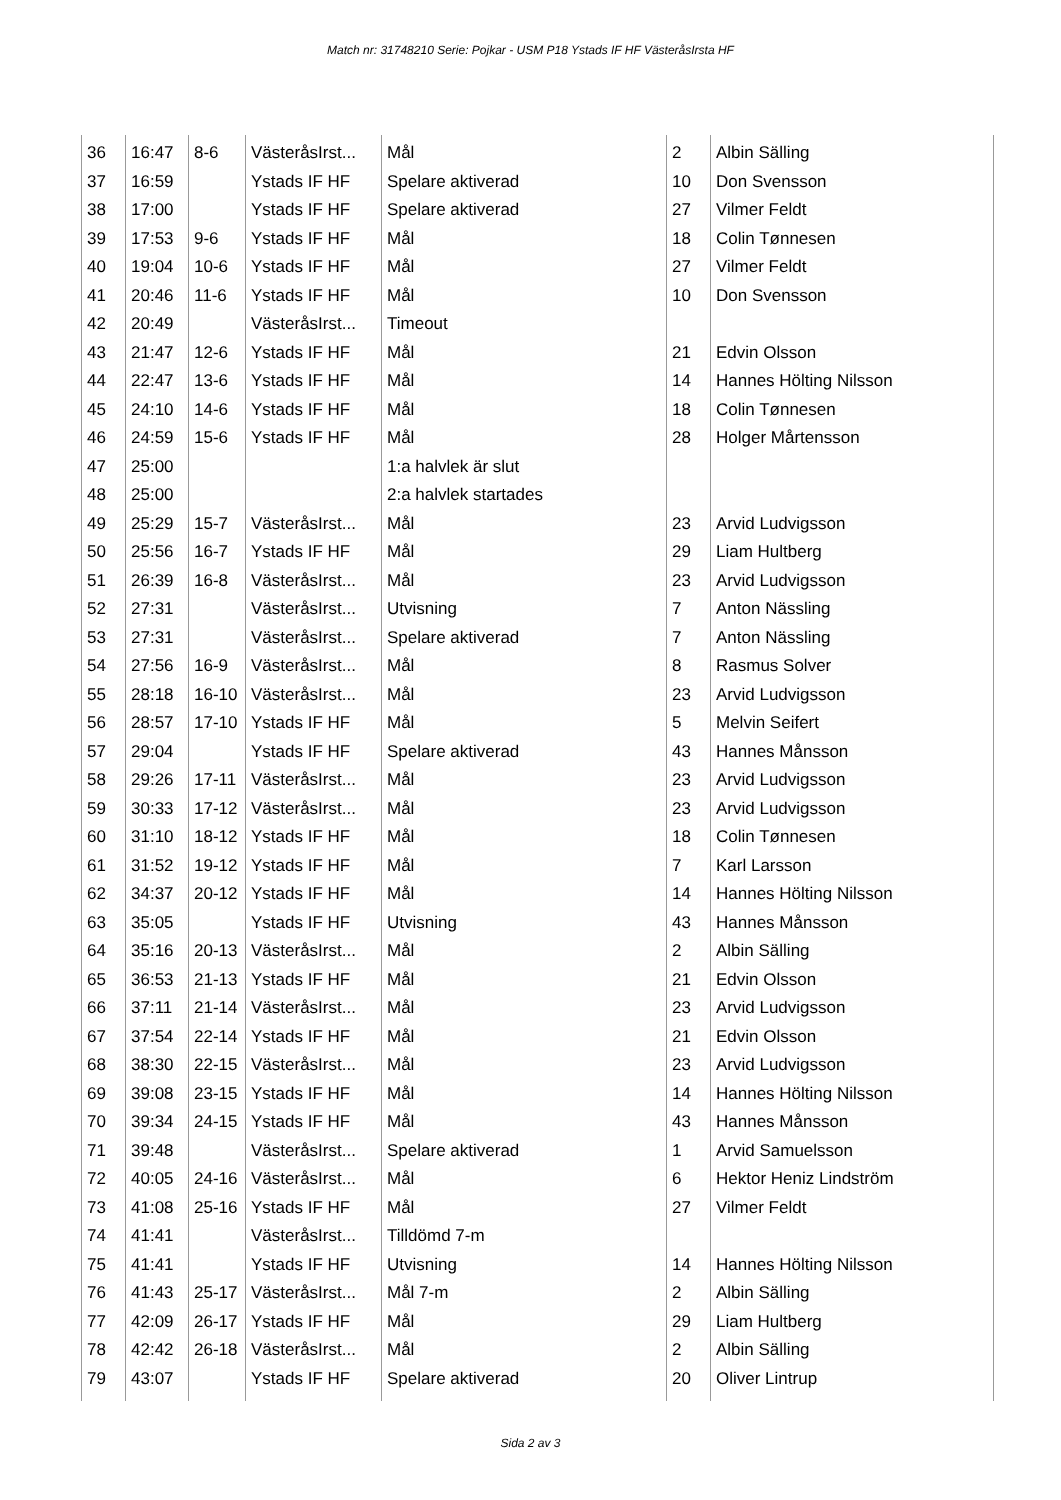Match nr: 31748210 Serie: Pojkar - USM P18 Ystads IF HF VästeråsIrsta HF
| 36 | 16:47 | 8-6 | VästeråsIrst... | Mål | 2 | Albin Sälling |
| 37 | 16:59 | | Ystads IF HF | Spelare aktiverad | 10 | Don Svensson |
| 38 | 17:00 | | Ystads IF HF | Spelare aktiverad | 27 | Vilmer Feldt |
| 39 | 17:53 | 9-6 | Ystads IF HF | Mål | 18 | Colin Tønnesen |
| 40 | 19:04 | 10-6 | Ystads IF HF | Mål | 27 | Vilmer Feldt |
| 41 | 20:46 | 11-6 | Ystads IF HF | Mål | 10 | Don Svensson |
| 42 | 20:49 | | VästeråsIrst... | Timeout | | |
| 43 | 21:47 | 12-6 | Ystads IF HF | Mål | 21 | Edvin Olsson |
| 44 | 22:47 | 13-6 | Ystads IF HF | Mål | 14 | Hannes Hölting Nilsson |
| 45 | 24:10 | 14-6 | Ystads IF HF | Mål | 18 | Colin Tønnesen |
| 46 | 24:59 | 15-6 | Ystads IF HF | Mål | 28 | Holger Mårtensson |
| 47 | 25:00 | | | 1:a halvlek är slut | | |
| 48 | 25:00 | | | 2:a halvlek startades | | |
| 49 | 25:29 | 15-7 | VästeråsIrst... | Mål | 23 | Arvid Ludvigsson |
| 50 | 25:56 | 16-7 | Ystads IF HF | Mål | 29 | Liam Hultberg |
| 51 | 26:39 | 16-8 | VästeråsIrst... | Mål | 23 | Arvid Ludvigsson |
| 52 | 27:31 | | VästeråsIrst... | Utvisning | 7 | Anton Nässling |
| 53 | 27:31 | | VästeråsIrst... | Spelare aktiverad | 7 | Anton Nässling |
| 54 | 27:56 | 16-9 | VästeråsIrst... | Mål | 8 | Rasmus Solver |
| 55 | 28:18 | 16-10 | VästeråsIrst... | Mål | 23 | Arvid Ludvigsson |
| 56 | 28:57 | 17-10 | Ystads IF HF | Mål | 5 | Melvin Seifert |
| 57 | 29:04 | | Ystads IF HF | Spelare aktiverad | 43 | Hannes Månsson |
| 58 | 29:26 | 17-11 | VästeråsIrst... | Mål | 23 | Arvid Ludvigsson |
| 59 | 30:33 | 17-12 | VästeråsIrst... | Mål | 23 | Arvid Ludvigsson |
| 60 | 31:10 | 18-12 | Ystads IF HF | Mål | 18 | Colin Tønnesen |
| 61 | 31:52 | 19-12 | Ystads IF HF | Mål | 7 | Karl Larsson |
| 62 | 34:37 | 20-12 | Ystads IF HF | Mål | 14 | Hannes Hölting Nilsson |
| 63 | 35:05 | | Ystads IF HF | Utvisning | 43 | Hannes Månsson |
| 64 | 35:16 | 20-13 | VästeråsIrst... | Mål | 2 | Albin Sälling |
| 65 | 36:53 | 21-13 | Ystads IF HF | Mål | 21 | Edvin Olsson |
| 66 | 37:11 | 21-14 | VästeråsIrst... | Mål | 23 | Arvid Ludvigsson |
| 67 | 37:54 | 22-14 | Ystads IF HF | Mål | 21 | Edvin Olsson |
| 68 | 38:30 | 22-15 | VästeråsIrst... | Mål | 23 | Arvid Ludvigsson |
| 69 | 39:08 | 23-15 | Ystads IF HF | Mål | 14 | Hannes Hölting Nilsson |
| 70 | 39:34 | 24-15 | Ystads IF HF | Mål | 43 | Hannes Månsson |
| 71 | 39:48 | | VästeråsIrst... | Spelare aktiverad | 1 | Arvid Samuelsson |
| 72 | 40:05 | 24-16 | VästeråsIrst... | Mål | 6 | Hektor Heniz Lindström |
| 73 | 41:08 | 25-16 | Ystads IF HF | Mål | 27 | Vilmer Feldt |
| 74 | 41:41 | | VästeråsIrst... | Tilldömd 7-m | | |
| 75 | 41:41 | | Ystads IF HF | Utvisning | 14 | Hannes Hölting Nilsson |
| 76 | 41:43 | 25-17 | VästeråsIrst... | Mål 7-m | 2 | Albin Sälling |
| 77 | 42:09 | 26-17 | Ystads IF HF | Mål | 29 | Liam Hultberg |
| 78 | 42:42 | 26-18 | VästeråsIrst... | Mål | 2 | Albin Sälling |
| 79 | 43:07 | | Ystads IF HF | Spelare aktiverad | 20 | Oliver Lintrup |
Sida 2 av 3